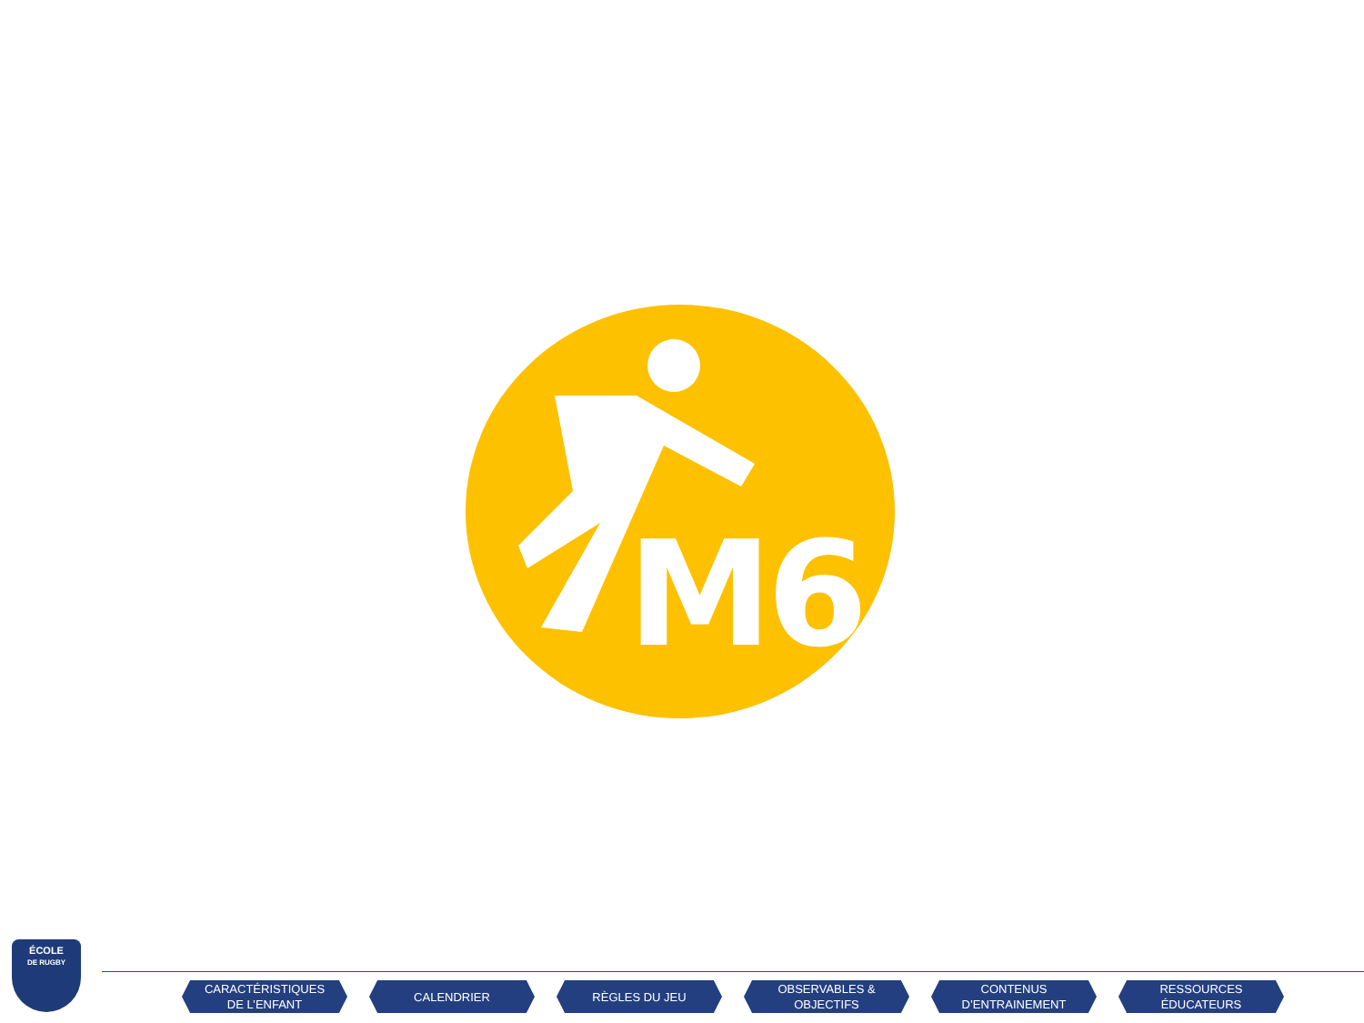M6
ÉCOLE
DE RUGBY
CARACTÉRISTIQUES
DE L’ENFANT
CALENDRIER RÈGLES DU JEU OBSERVABLES &
OBJECTIFS
CONTENUS
D’ENTRAINEMENT
RESSOURCES
ÉDUCATEURS